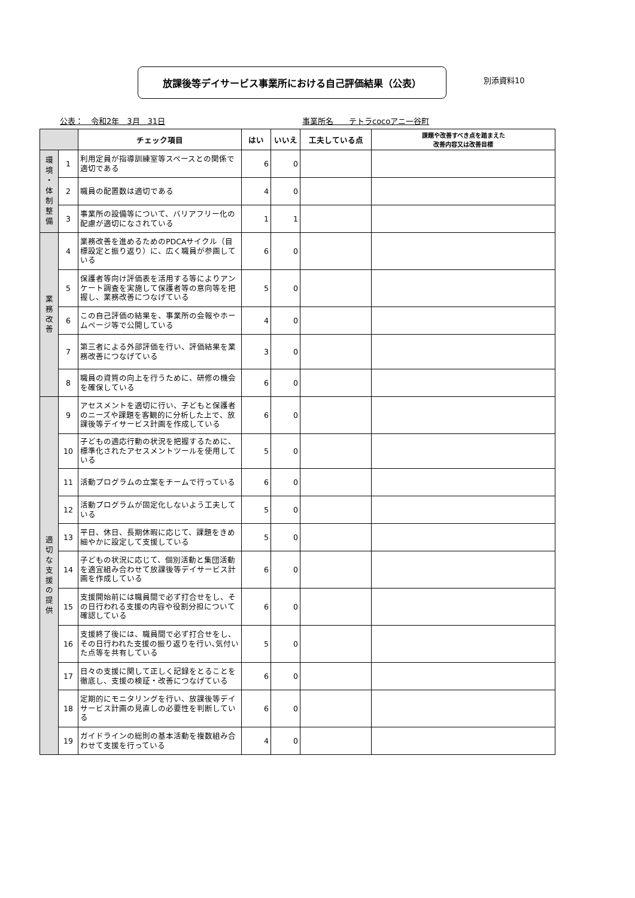放課後等デイサービス事業所における自己評価結果（公表）
別添資料10
公表：　令和2年　3月　31日 事業所名　　テトラcocoアニ一谷町
| | | チェック項目 | はい | いいえ | 工夫している点 | 課題や改善すべき点を踏まえた 改善内容又は改善目標 |
| --- | --- | --- | --- | --- | --- | --- |
| 環 境 ・ 体 制 整 備 | 1 | 利用定員が指導訓練室等スペースとの関係で適切である | 6 | 0 | | |
| | 2 | 職員の配置数は適切である | 4 | 0 | | |
| | 3 | 事業所の設備等について、バリアフリー化の配慮が適切になされている | 1 | 1 | | |
| 業 務 改 善 | 4 | 業務改善を進めるためのPDCAサイクル（目標設定と振り返り）に、広く職員が参画している | 6 | 0 | | |
| | 5 | 保護者等向け評価表を活用する等によりアンケート調査を実施して保護者等の意向等を把握し、業務改善につなげている | 5 | 0 | | |
| | 6 | この自己評価の結果を、事業所の会報やホームページ等で公開している | 4 | 0 | | |
| | 7 | 第三者による外部評価を行い、評価結果を業務改善につなげている | 3 | 0 | | |
| | 8 | 職員の資質の向上を行うために、研修の機会を確保している | 6 | 0 | | |
| 適 切 な 支 援 の 提 供 | 9 | アセスメントを適切に行い、子どもと保護者のニーズや課題を客観的に分析した上で、放課後等デイサービス計画を作成している | 6 | 0 | | |
| | 10 | 子どもの適応行動の状況を把握するために、標準化されたアセスメントツールを使用している | 5 | 0 | | |
| | 11 | 活動プログラムの立案をチームで行っている | 6 | 0 | | |
| | 12 | 活動プログラムが固定化しないよう工夫している | 5 | 0 | | |
| | 13 | 平日、休日、長期休暇に応じて、課題をきめ細やかに設定して支援している | 5 | 0 | | |
| | 14 | 子どもの状況に応じて、個別活動と集団活動を適宜組み合わせて放課後等デイサービス計画を作成している | 6 | 0 | | |
| | 15 | 支援開始前には職員間で必ず打合せをし、その日行われる支援の内容や役割分担について確認している | 6 | 0 | | |
| | 16 | 支援終了後には、職員間で必ず打合せをし、その日行われた支援の振り返りを行い､気付いた点等を共有している | 5 | 0 | | |
| | 17 | 日々の支援に関して正しく記録をとることを徹底し、支援の検証・改善につなげている | 6 | 0 | | |
| | 18 | 定期的にモニタリングを行い、放課後等デイサービス計画の見直しの必要性を判断している | 6 | 0 | | |
| | 19 | ガイドラインの総則の基本活動を複数組み合わせて支援を行っている | 4 | 0 | | |